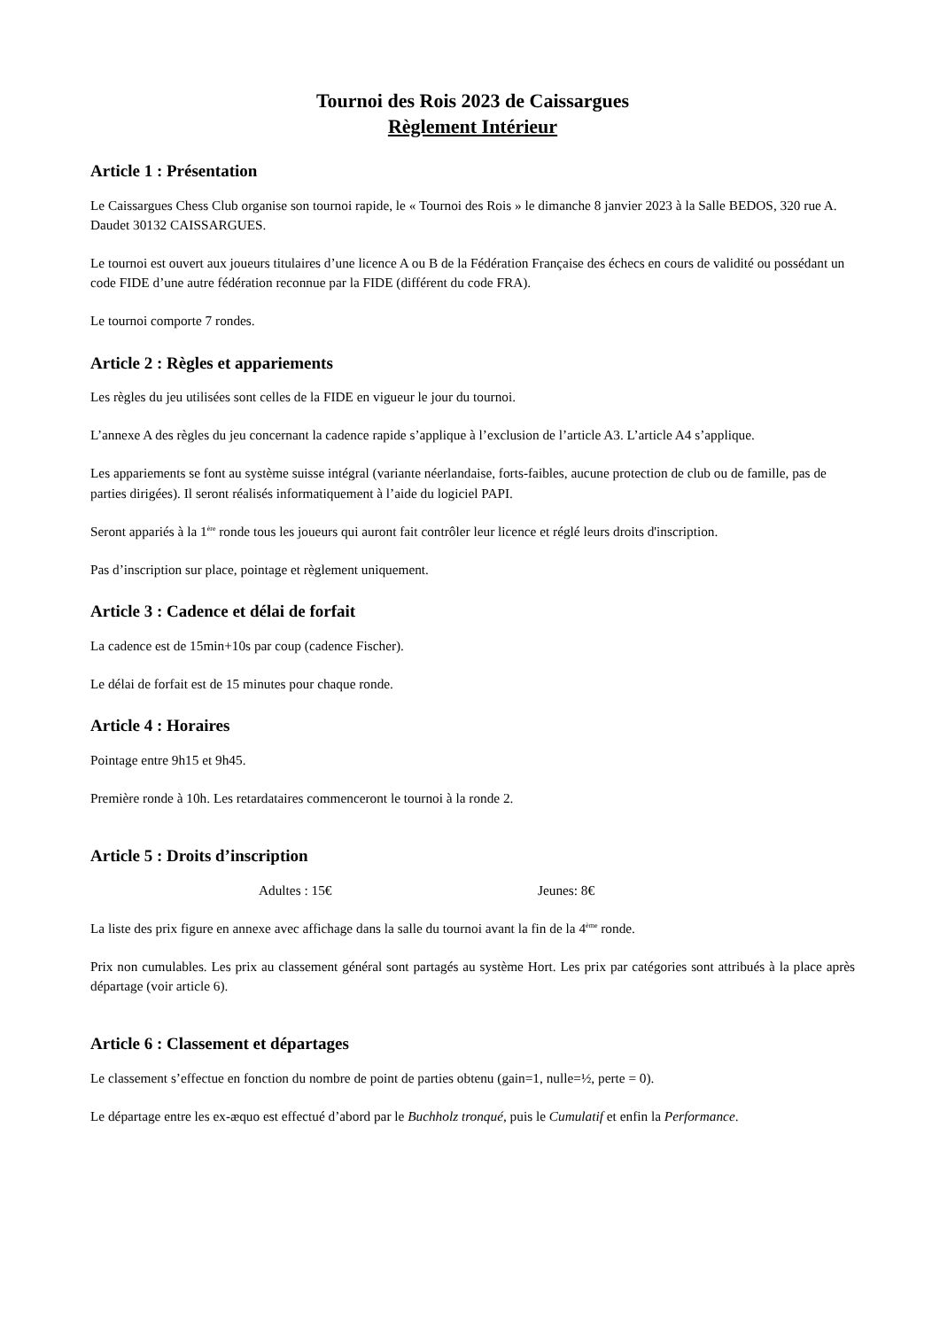Tournoi des Rois 2023 de Caissargues
Règlement Intérieur
Article 1 : Présentation
Le Caissargues Chess Club organise son tournoi rapide, le « Tournoi des Rois » le dimanche 8 janvier 2023 à la Salle BEDOS, 320 rue A. Daudet 30132 CAISSARGUES.
Le tournoi est ouvert aux joueurs titulaires d’une licence A ou B de la Fédération Française des échecs en cours de validité ou possédant un code FIDE d’une autre fédération reconnue par la FIDE (différent du code FRA).
Le tournoi comporte 7 rondes.
Article 2 : Règles et appariements
Les règles du jeu utilisées sont celles de la FIDE en vigueur le jour du tournoi.
L’annexe A des règles du jeu concernant la cadence rapide s’applique à l’exclusion de l’article A3. L’article A4 s’applique.
Les appariements se font au système suisse intégral (variante néerlandaise, forts-faibles, aucune protection de club ou de famille, pas de parties dirigées). Il seront réalisés informatiquement à l’aide du logiciel PAPI.
Seront appariés à la 1<sup>ère</sup> ronde tous les joueurs qui auront fait contrôler leur licence et réglé leurs droits d'inscription.
Pas d’inscription sur place, pointage et règlement uniquement.
Article 3 : Cadence et délai de forfait
La cadence est de 15min+10s par coup (cadence Fischer).
Le délai de forfait est de 15 minutes pour chaque ronde.
Article 4 : Horaires
Pointage entre 9h15 et 9h45.
Première ronde à 10h. Les retardataires commenceront le tournoi à la ronde 2.
Article 5 : Droits d’inscription
Adultes : 15€ Jeunes: 8€
La liste des prix figure en annexe avec affichage dans la salle du tournoi avant la fin de la 4<sup>ème</sup> ronde.
Prix non cumulables. Les prix au classement général sont partagés au système Hort. Les prix par catégories sont attribués à la place après départage (voir article 6).
Article 6 : Classement et départages
Le classement s’effectue en fonction du nombre de point de parties obtenu (gain=1, nulle=½, perte = 0).
Le départage entre les ex-æquo est effectué d’abord par le Buchholz tronqué, puis le Cumulatif et enfin la Performance.